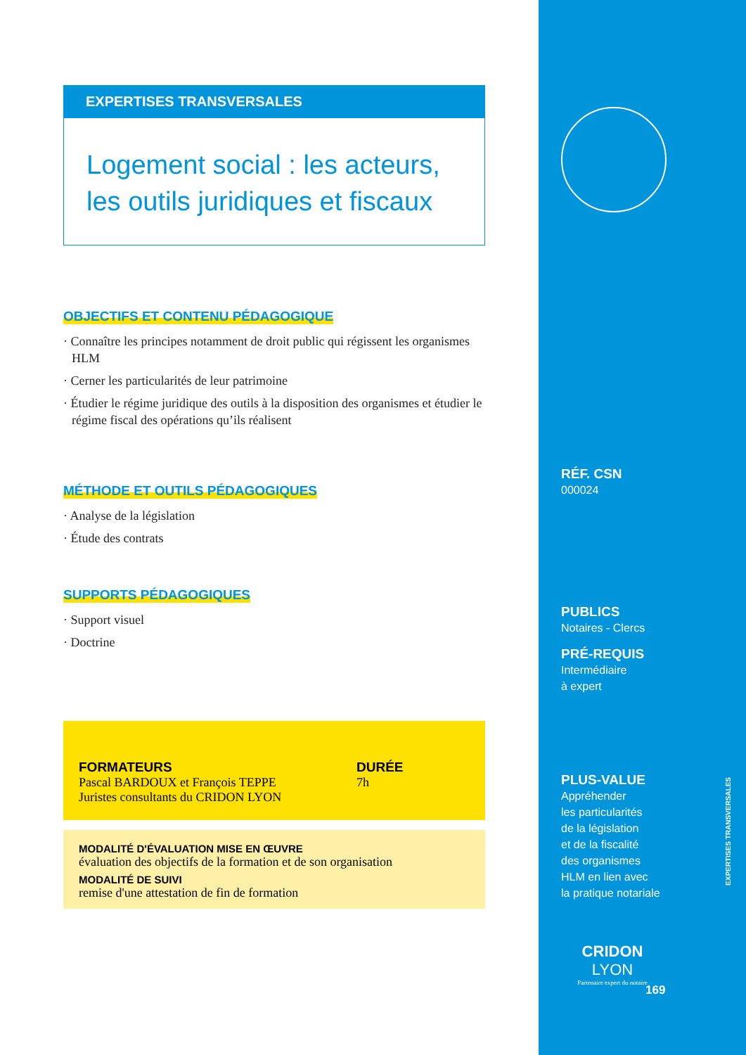EXPERTISES TRANSVERSALES
Logement social : les acteurs,
les outils juridiques et fiscaux
OBJECTIFS ET CONTENU PÉDAGOGIQUE
· Connaître les principes notamment de droit public qui régissent les organismes HLM
· Cerner les particularités de leur patrimoine
· Étudier le régime juridique des outils à la disposition des organismes et étudier le régime fiscal des opérations qu’ils réalisent
MÉTHODE ET OUTILS PÉDAGOGIQUES
· Analyse de la législation
· Étude des contrats
SUPPORTS PÉDAGOGIQUES
· Support visuel
· Doctrine
FORMATEURS
Pascal BARDOUX et François TEPPE
Juristes consultants du CRIDON LYON
DURÉE
7h
MODALITÉ D'ÉVALUATION MISE EN ŒUVRE
évaluation des objectifs de la formation et de son organisation
MODALITÉ DE SUIVI
remise d'une attestation de fin de formation
RÉF. CSN
000024
PUBLICS
Notaires - Clercs
PRÉ-REQUIS
Intermédiaire
à expert
PLUS-VALUE
Appréhender
les particularités
de la législation
et de la fiscalité
des organismes
HLM en lien avec
la pratique notariale
EXPERTISES TRANSVERSALES
CRIDON LYON
Partenaire expert du notaire
169